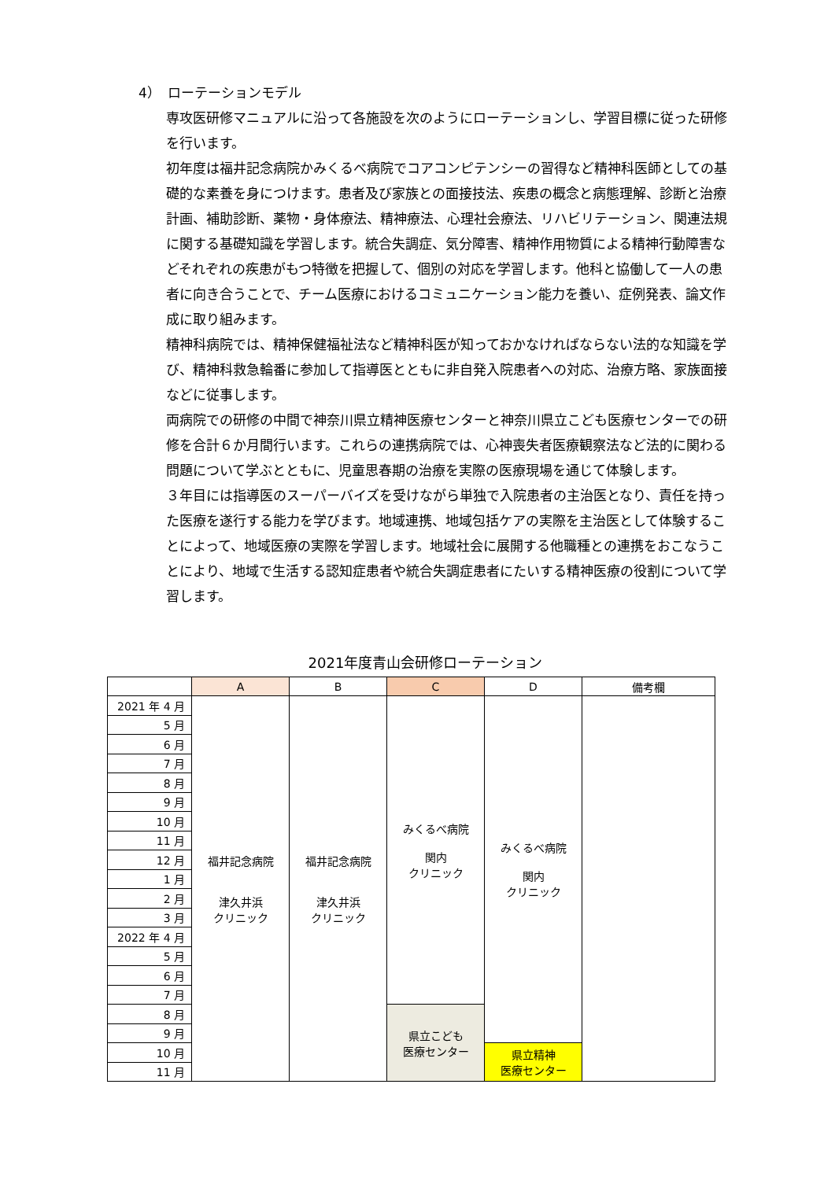4）　ローテーションモデル
専攻医研修マニュアルに沿って各施設を次のようにローテーションし、学習目標に従った研修を行います。
初年度は福井記念病院かみくるべ病院でコアコンピテンシーの習得など精神科医師としての基礎的な素養を身につけます。患者及び家族との面接技法、疾患の概念と病態理解、診断と治療計画、補助診断、薬物・身体療法、精神療法、心理社会療法、リハビリテーション、関連法規に関する基礎知識を学習します。統合失調症、気分障害、精神作用物質による精神行動障害などそれぞれの疾患がもつ特徴を把握して、個別の対応を学習します。他科と協働して一人の患者に向き合うことで、チーム医療におけるコミュニケーション能力を養い、症例発表、論文作成に取り組みます。
精神科病院では、精神保健福祉法など精神科医が知っておかなければならない法的な知識を学び、精神科救急輪番に参加して指導医とともに非自発入院患者への対応、治療方略、家族面接などに従事します。
両病院での研修の中間で神奈川県立精神医療センターと神奈川県立こども医療センターでの研修を合計６か月間行います。これらの連携病院では、心神喪失者医療観察法など法的に関わる問題について学ぶとともに、児童思春期の治療を実際の医療現場を通じて体験します。
３年目には指導医のスーパーバイズを受けながら単独で入院患者の主治医となり、責任を持った医療を遂行する能力を学びます。地域連携、地域包括ケアの実際を主治医として体験することによって、地域医療の実際を学習します。地域社会に展開する他職種との連携をおこなうことにより、地域で生活する認知症患者や統合失調症患者にたいする精神医療の役割について学習します。
2021年度青山会研修ローテーション
| | A | B | C | D | 備考欄 |
| --- | --- | --- | --- | --- | --- |
| 2021 年 4 月 | 福井記念病院 津久井浜 クリニック | 福井記念病院 津久井浜 クリニック | みくるべ病院 関内 クリニック | みくるべ病院 関内 クリニック | |
| 5 月 | | | | | |
| 6 月 | | | | | |
| 7 月 | | | | | |
| 8 月 | | | | | |
| 9 月 | | | | | |
| 10 月 | | | | | |
| 11 月 | | | | | |
| 12 月 | | | | | |
| 1 月 | | | | | |
| 2 月 | | | | | |
| 3 月 | | | | | |
| 2022 年 4 月 | | | | | |
| 5 月 | | | | | |
| 6 月 | | | | | |
| 7 月 | | | | | |
| 8 月 | | | 県立こども 医療センター | | |
| 9 月 | | | | | |
| 10 月 | | | | 県立精神 医療センター | |
| 11 月 | | | | | |